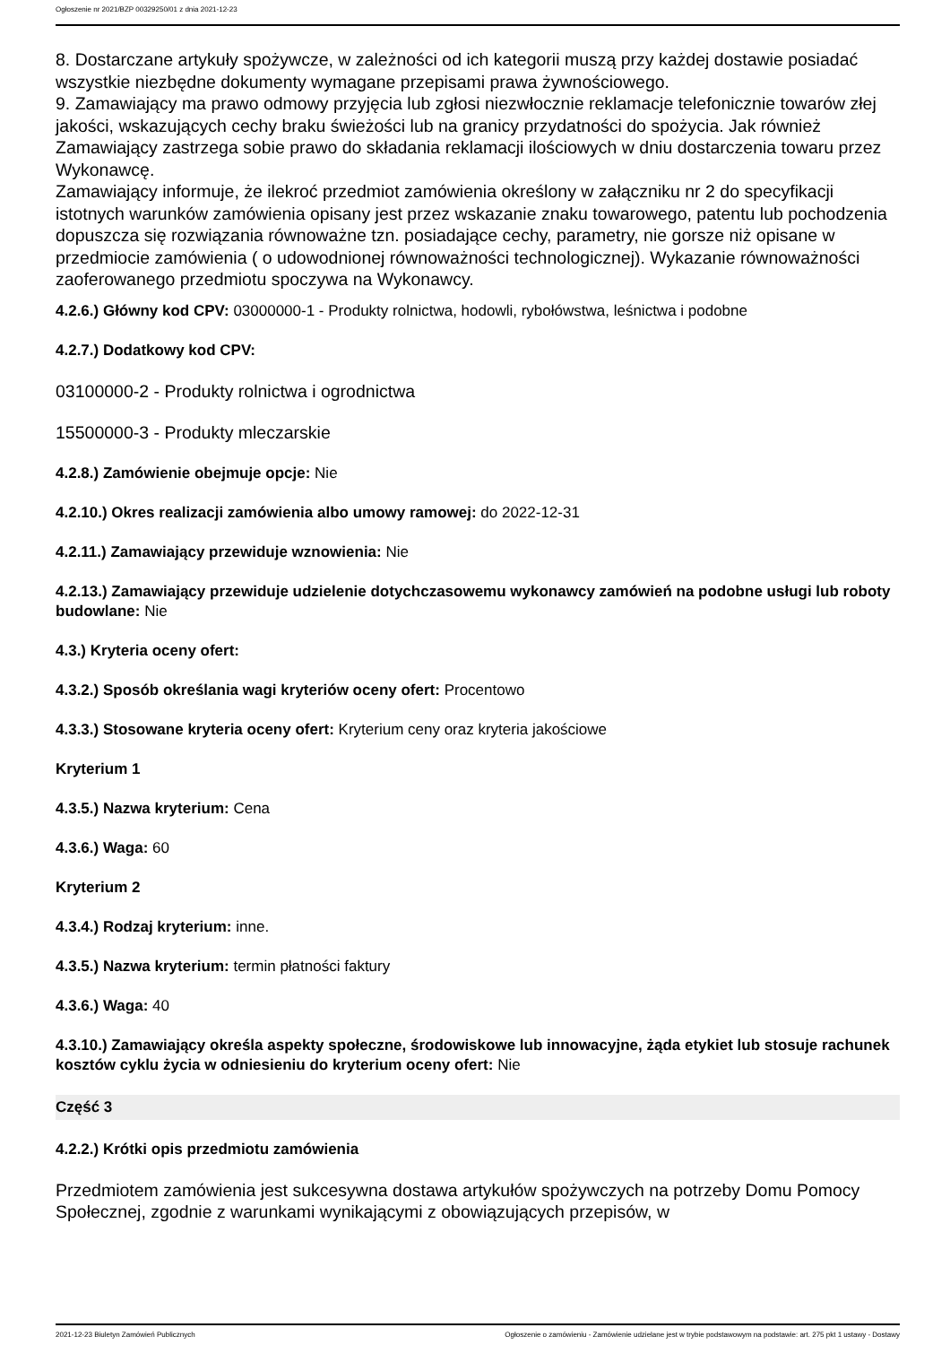Ogłoszenie nr 2021/BZP 00329250/01 z dnia 2021-12-23
8. Dostarczane artykuły spożywcze, w zależności od ich kategorii muszą przy każdej dostawie posiadać wszystkie niezbędne dokumenty wymagane przepisami prawa żywnościowego.
9. Zamawiający ma prawo odmowy przyjęcia lub zgłosi niezwłocznie reklamacje telefonicznie towarów złej jakości, wskazujących cechy braku świeżości lub na granicy przydatności do spożycia. Jak również Zamawiający zastrzega sobie prawo do składania reklamacji ilościowych w dniu dostarczenia towaru przez Wykonawcę.
Zamawiający informuje, że ilekroć przedmiot zamówienia określony w załączniku nr 2 do specyfikacji istotnych warunków zamówienia opisany jest przez wskazanie znaku towarowego, patentu lub pochodzenia dopuszcza się rozwiązania równoważne tzn. posiadające cechy, parametry, nie gorsze niż opisane w przedmiocie zamówienia ( o udowodnionej równoważności technologicznej). Wykazanie równoważności zaoferowanego przedmiotu spoczywa na Wykonawcy.
4.2.6.) Główny kod CPV: 03000000-1 - Produkty rolnictwa, hodowli, rybołówstwa, leśnictwa i podobne
4.2.7.) Dodatkowy kod CPV:
03100000-2 - Produkty rolnictwa i ogrodnictwa
15500000-3 - Produkty mleczarskie
4.2.8.) Zamówienie obejmuje opcje: Nie
4.2.10.) Okres realizacji zamówienia albo umowy ramowej: do 2022-12-31
4.2.11.) Zamawiający przewiduje wznowienia: Nie
4.2.13.) Zamawiający przewiduje udzielenie dotychczasowemu wykonawcy zamówień na podobne usługi lub roboty budowlane: Nie
4.3.) Kryteria oceny ofert:
4.3.2.) Sposób określania wagi kryteriów oceny ofert: Procentowo
4.3.3.) Stosowane kryteria oceny ofert: Kryterium ceny oraz kryteria jakościowe
Kryterium 1
4.3.5.) Nazwa kryterium: Cena
4.3.6.) Waga: 60
Kryterium 2
4.3.4.) Rodzaj kryterium: inne.
4.3.5.) Nazwa kryterium: termin płatności faktury
4.3.6.) Waga: 40
4.3.10.) Zamawiający określa aspekty społeczne, środowiskowe lub innowacyjne, żąda etykiet lub stosuje rachunek kosztów cyklu życia w odniesieniu do kryterium oceny ofert: Nie
Część 3
4.2.2.) Krótki opis przedmiotu zamówienia
Przedmiotem zamówienia jest sukcesywna dostawa artykułów spożywczych na potrzeby Domu Pomocy Społecznej, zgodnie z warunkami wynikającymi z obowiązujących przepisów, w
2021-12-23 Biuletyn Zamówień Publicznych Ogłoszenie o zamówieniu - Zamówienie udzielane jest w trybie podstawowym na podstawie: art. 275 pkt 1 ustawy - Dostawy